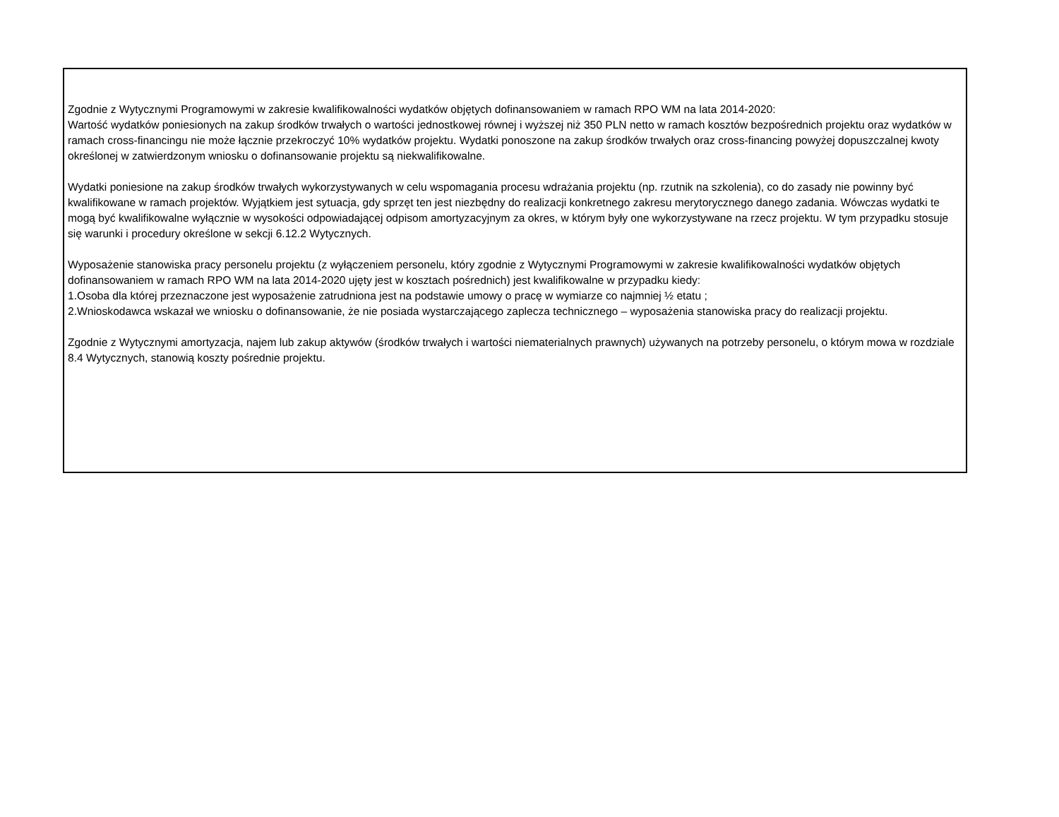Zgodnie z Wytycznymi Programowymi w zakresie kwalifikowalności wydatków objętych dofinansowaniem w ramach RPO WM na lata 2014-2020:
Wartość wydatków poniesionych na zakup środków trwałych o wartości jednostkowej równej i wyższej niż 350 PLN netto w ramach kosztów bezpośrednich projektu oraz wydatków w ramach cross-financingu nie może łącznie przekroczyć 10% wydatków projektu. Wydatki ponoszone na zakup środków trwałych oraz cross-financing powyżej dopuszczalnej kwoty określonej w zatwierdzonym wniosku o dofinansowanie projektu są niekwalifikowalne.
Wydatki poniesione na zakup środków trwałych wykorzystywanych w celu wspomagania procesu wdrażania projektu (np. rzutnik na szkolenia), co do zasady nie powinny być kwalifikowane w ramach projektów. Wyjątkiem jest sytuacja, gdy sprzęt ten jest niezbędny do realizacji konkretnego zakresu merytorycznego danego zadania. Wówczas wydatki te mogą być kwalifikowalne wyłącznie w wysokości odpowiadającej odpisom amortyzacyjnym za okres, w którym były one wykorzystywane na rzecz projektu. W tym przypadku stosuje się warunki i procedury określone w sekcji 6.12.2 Wytycznych.
Wyposażenie stanowiska pracy personelu projektu (z wyłączeniem personelu, który zgodnie z Wytycznymi Programowymi w zakresie kwalifikowalności wydatków objętych dofinansowaniem w ramach RPO WM na lata 2014-2020 ujęty jest w kosztach pośrednich) jest kwalifikowalne w przypadku kiedy:
1.Osoba dla której przeznaczone jest wyposażenie zatrudniona jest na podstawie umowy o pracę w wymiarze co najmniej ½ etatu ;
2.Wnioskodawca wskazał we wniosku o dofinansowanie, że nie posiada wystarczającego zaplecza technicznego – wyposażenia stanowiska pracy do realizacji projektu.
Zgodnie z Wytycznymi amortyzacja, najem lub zakup aktywów (środków trwałych i wartości niematerialnych prawnych) używanych na potrzeby personelu, o którym mowa w rozdziale 8.4 Wytycznych, stanowią koszty pośrednie projektu.